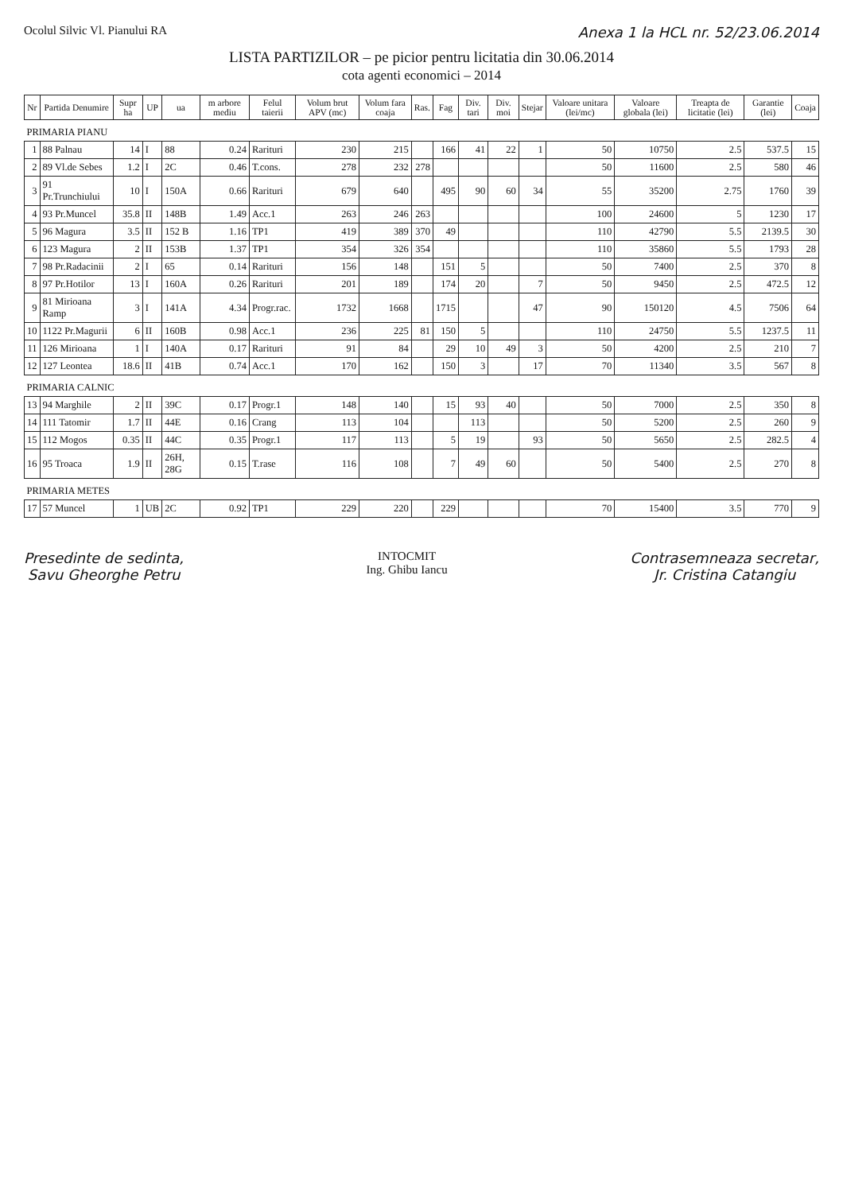Ocolul Silvic Vl. Pianului RA Anexa 1 la HCL nr. 52/23.06.2014
LISTA PARTIZILOR – pe picior pentru licitatia din 30.06.2014
cota agenti economici – 2014
| Nr | Partida Denumire | Supr ha | UP | ua | m arbore mediu | Felul taierii | Volum brut APV (mc) | Volum fara coaja | Ras. | Fag | Div. tari | Div. moi | Stejar | Valoare unitara (lei/mc) | Valoare globala (lei) | Treapta de licitatie (lei) | Garantie (lei) | Coaja |
| --- | --- | --- | --- | --- | --- | --- | --- | --- | --- | --- | --- | --- | --- | --- | --- | --- | --- | --- |
| PRIMARIA PIANU | | | | | | | | | | | | | | | | | | |
| 1 | 88 Palnau | 14 | I | 88 | 0.24 | Rarituri | 230 | 215 | | 166 | 41 | 22 | 1 | 50 | 10750 | 2.5 | 537.5 | 15 |
| 2 | 89 Vl.de Sebes | 1.2 | I | 2C | 0.46 | T.cons. | 278 | 232 | 278 | | | | | 50 | 11600 | 2.5 | 580 | 46 |
| 3 | 91 Pr.Trunchiului | 10 | I | 150A | 0.66 | Rarituri | 679 | 640 | | 495 | 90 | 60 | 34 | 55 | 35200 | 2.75 | 1760 | 39 |
| 4 | 93 Pr.Muncel | 35.8 | II | 148B | 1.49 | Acc.1 | 263 | 246 | 263 | | | | | 100 | 24600 | 5 | 1230 | 17 |
| 5 | 96 Magura | 3.5 | II | 152 B | 1.16 | TP1 | 419 | 389 | 370 | 49 | | | | 110 | 42790 | 5.5 | 2139.5 | 30 |
| 6 | 123 Magura | 2 | II | 153B | 1.37 | TP1 | 354 | 326 | 354 | | | | | 110 | 35860 | 5.5 | 1793 | 28 |
| 7 | 98 Pr.Radacinii | 2 | I | 65 | 0.14 | Rarituri | 156 | 148 | | 151 | 5 | | | 50 | 7400 | 2.5 | 370 | 8 |
| 8 | 97 Pr.Hotilor | 13 | I | 160A | 0.26 | Rarituri | 201 | 189 | | 174 | 20 | | 7 | 50 | 9450 | 2.5 | 472.5 | 12 |
| 9 | 81 Mirioana Ramp | 3 | I | 141A | 4.34 | Progr.rac. | 1732 | 1668 | | 1715 | | | 47 | 90 | 150120 | 4.5 | 7506 | 64 |
| 10 | 1122 Pr.Magurii | 6 | II | 160B | 0.98 | Acc.1 | 236 | 225 | 81 | 150 | 5 | | | 110 | 24750 | 5.5 | 1237.5 | 11 |
| 11 | 126 Mirioana | 1 | I | 140A | 0.17 | Rarituri | 91 | 84 | | 29 | 10 | 49 | 3 | 50 | 4200 | 2.5 | 210 | 7 |
| 12 | 127 Leontea | 18.6 | II | 41B | 0.74 | Acc.1 | 170 | 162 | | 150 | 3 | | 17 | 70 | 11340 | 3.5 | 567 | 8 |
| PRIMARIA CALNIC | | | | | | | | | | | | | | | | | | |
| 13 | 94 Marghile | 2 | II | 39C | 0.17 | Progr.1 | 148 | 140 | | 15 | 93 | 40 | | 50 | 7000 | 2.5 | 350 | 8 |
| 14 | 111 Tatomir | 1.7 | II | 44E | 0.16 | Crang | 113 | 104 | | | 113 | | | 50 | 5200 | 2.5 | 260 | 9 |
| 15 | 112 Mogos | 0.35 | II | 44C | 0.35 | Progr.1 | 117 | 113 | | 5 | 19 | | 93 | 50 | 5650 | 2.5 | 282.5 | 4 |
| 16 | 95 Troaca | 1.9 | II | 26H, 28G | 0.15 | T.rase | 116 | 108 | | 7 | 49 | 60 | | 50 | 5400 | 2.5 | 270 | 8 |
| PRIMARIA METES | | | | | | | | | | | | | | | | | | |
| 17 | 57 Muncel | 1 | UB | 2C | 0.92 | TP1 | 229 | 220 | | 229 | | | | 70 | 15400 | 3.5 | 770 | 9 |
Presedinte de sedinta,
Savu Gheorghe Petru
INTOCMIT
Ing. Ghibu Iancu
Contrasemneaza secretar,
Jr. Cristina Catangiu